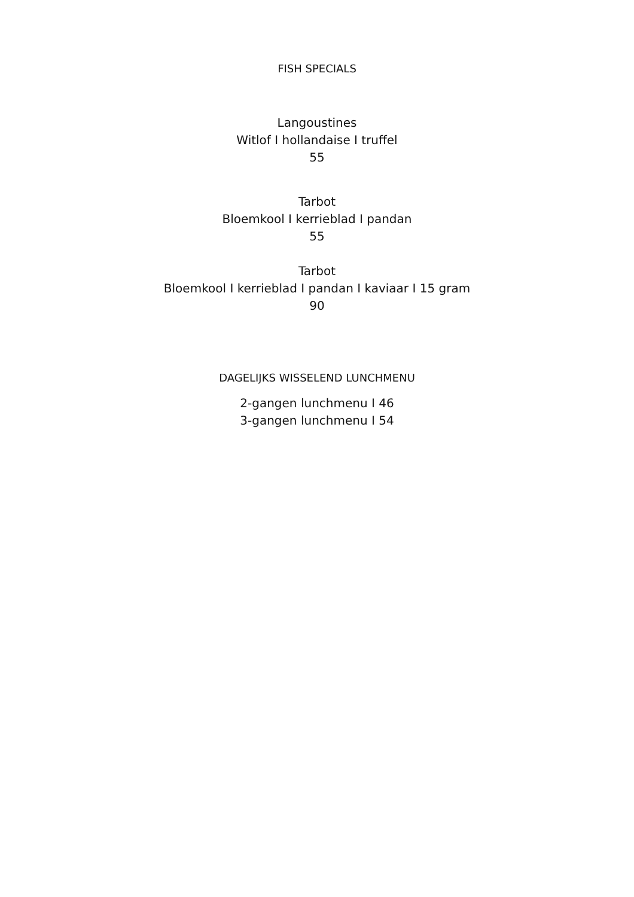FISH SPECIALS
Langoustines
Witlof I hollandaise I truffel
55
Tarbot
Bloemkool I kerrieblad I pandan
55
Tarbot
Bloemkool I kerrieblad I pandan I kaviaar I 15 gram
90
DAGELIJKS WISSELEND LUNCHMENU
2-gangen lunchmenu I 46
3-gangen lunchmenu I 54